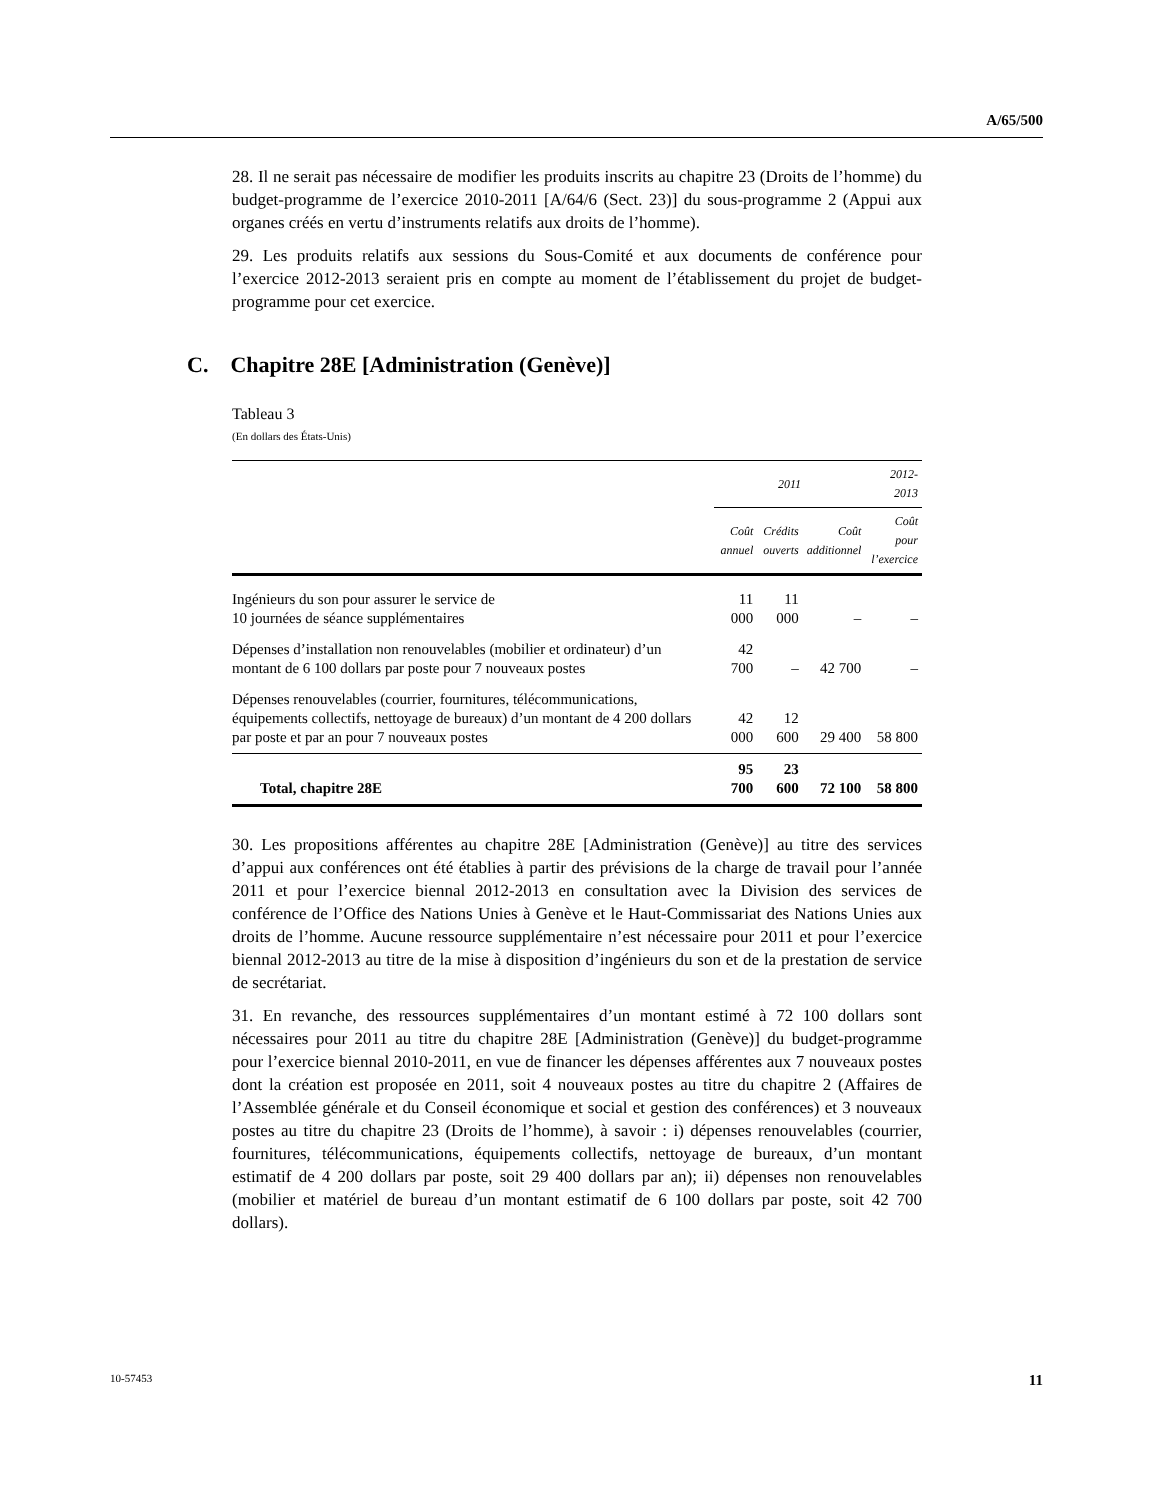A/65/500
28. Il ne serait pas nécessaire de modifier les produits inscrits au chapitre 23 (Droits de l’homme) du budget-programme de l’exercice 2010-2011 [A/64/6 (Sect. 23)] du sous-programme 2 (Appui aux organes créés en vertu d’instruments relatifs aux droits de l’homme).
29. Les produits relatifs aux sessions du Sous-Comité et aux documents de conférence pour l’exercice 2012-2013 seraient pris en compte au moment de l’établissement du projet de budget-programme pour cet exercice.
C. Chapitre 28E [Administration (Genève)]
Tableau 3
(En dollars des États-Unis)
| | 2011 | | | 2012-2013 |
| --- | --- | --- | --- | --- |
| | Coût annuel | Crédits ouverts | Coût additionnel | Coût pour l’exercice |
| Ingénieurs du son pour assurer le service de 10 journées de séance supplémentaires | 11 000 | 11 000 | – | – |
| Dépenses d’installation non renouvelables (mobilier et ordinateur) d’un montant de 6 100 dollars par poste pour 7 nouveaux postes | 42 700 | – | 42 700 | – |
| Dépenses renouvelables (courrier, fournitures, télécommunications, équipements collectifs, nettoyage de bureaux) d’un montant de 4 200 dollars par poste et par an pour 7 nouveaux postes | 42 000 | 12 600 | 29 400 | 58 800 |
| Total, chapitre 28E | 95 700 | 23 600 | 72 100 | 58 800 |
30. Les propositions afférentes au chapitre 28E [Administration (Genève)] au titre des services d’appui aux conférences ont été établies à partir des prévisions de la charge de travail pour l’année 2011 et pour l’exercice biennal 2012-2013 en consultation avec la Division des services de conférence de l’Office des Nations Unies à Genève et le Haut-Commissariat des Nations Unies aux droits de l’homme. Aucune ressource supplémentaire n’est nécessaire pour 2011 et pour l’exercice biennal 2012-2013 au titre de la mise à disposition d’ingénieurs du son et de la prestation de service de secrétariat.
31. En revanche, des ressources supplémentaires d’un montant estimé à 72 100 dollars sont nécessaires pour 2011 au titre du chapitre 28E [Administration (Genève)] du budget-programme pour l’exercice biennal 2010-2011, en vue de financer les dépenses afférentes aux 7 nouveaux postes dont la création est proposée en 2011, soit 4 nouveaux postes au titre du chapitre 2 (Affaires de l’Assemblée générale et du Conseil économique et social et gestion des conférences) et 3 nouveaux postes au titre du chapitre 23 (Droits de l’homme), à savoir : i) dépenses renouvelables (courrier, fournitures, télécommunications, équipements collectifs, nettoyage de bureaux, d’un montant estimatif de 4 200 dollars par poste, soit 29 400 dollars par an); ii) dépenses non renouvelables (mobilier et matériel de bureau d’un montant estimatif de 6 100 dollars par poste, soit 42 700 dollars).
10-57453 11